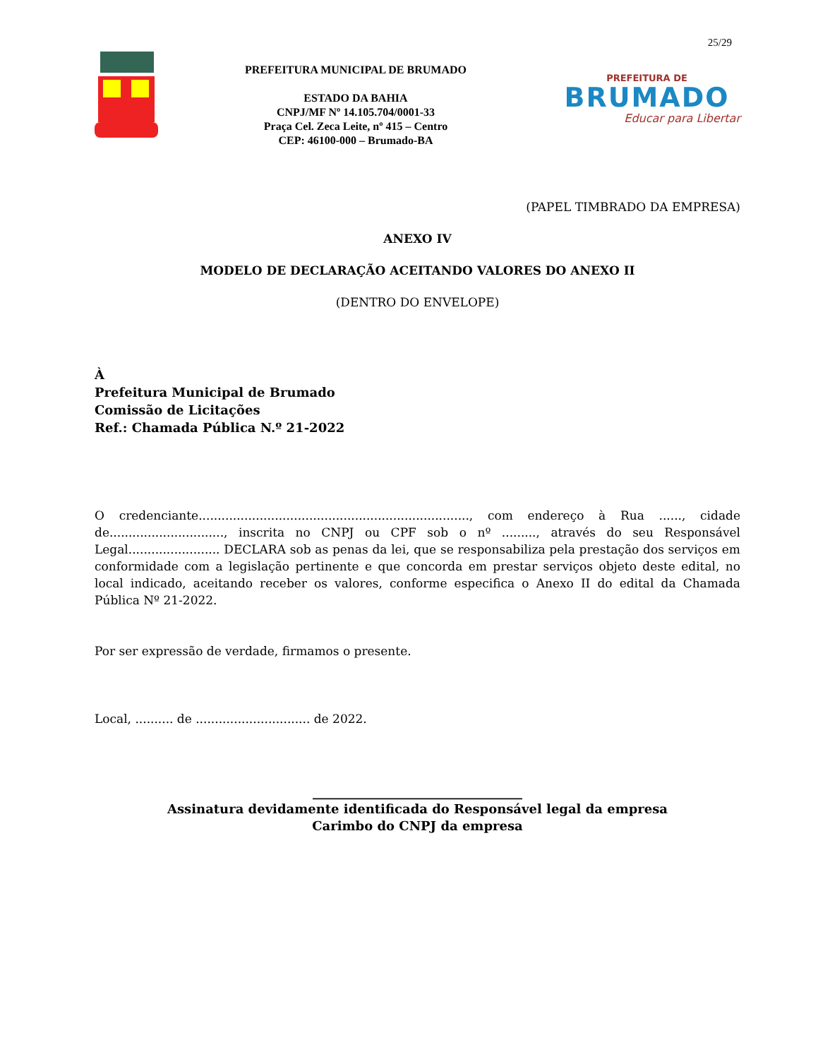25/29
PREFEITURA MUNICIPAL DE BRUMADO
ESTADO DA BAHIA
CNPJ/MF Nº 14.105.704/0001-33
Praça Cel. Zeca Leite, nº 415 – Centro
CEP: 46100-000 – Brumado-BA
PREFEITURA DE
BRUMADO
Educar para Libertar
(PAPEL TIMBRADO DA EMPRESA)
ANEXO IV
MODELO DE DECLARAÇÃO ACEITANDO VALORES DO ANEXO II
(DENTRO DO ENVELOPE)
À
Prefeitura Municipal de Brumado
Comissão de Licitações
Ref.: Chamada Pública N.º 21-2022
O credenciante......................................................................., com endereço à Rua ......, cidade de.............................., inscrita no CNPJ ou CPF sob o nº ........., através do seu Responsável Legal........................ DECLARA sob as penas da lei, que se responsabiliza pela prestação dos serviços em conformidade com a legislação pertinente e que concorda em prestar serviços objeto deste edital, no local indicado, aceitando receber os valores, conforme especifica o Anexo II do edital da Chamada Pública Nº 21-2022.
Por ser expressão de verdade, firmamos o presente.
Local, .......... de .............................. de 2022.
_________________________________
Assinatura devidamente identificada do Responsável legal da empresa
Carimbo do CNPJ da empresa